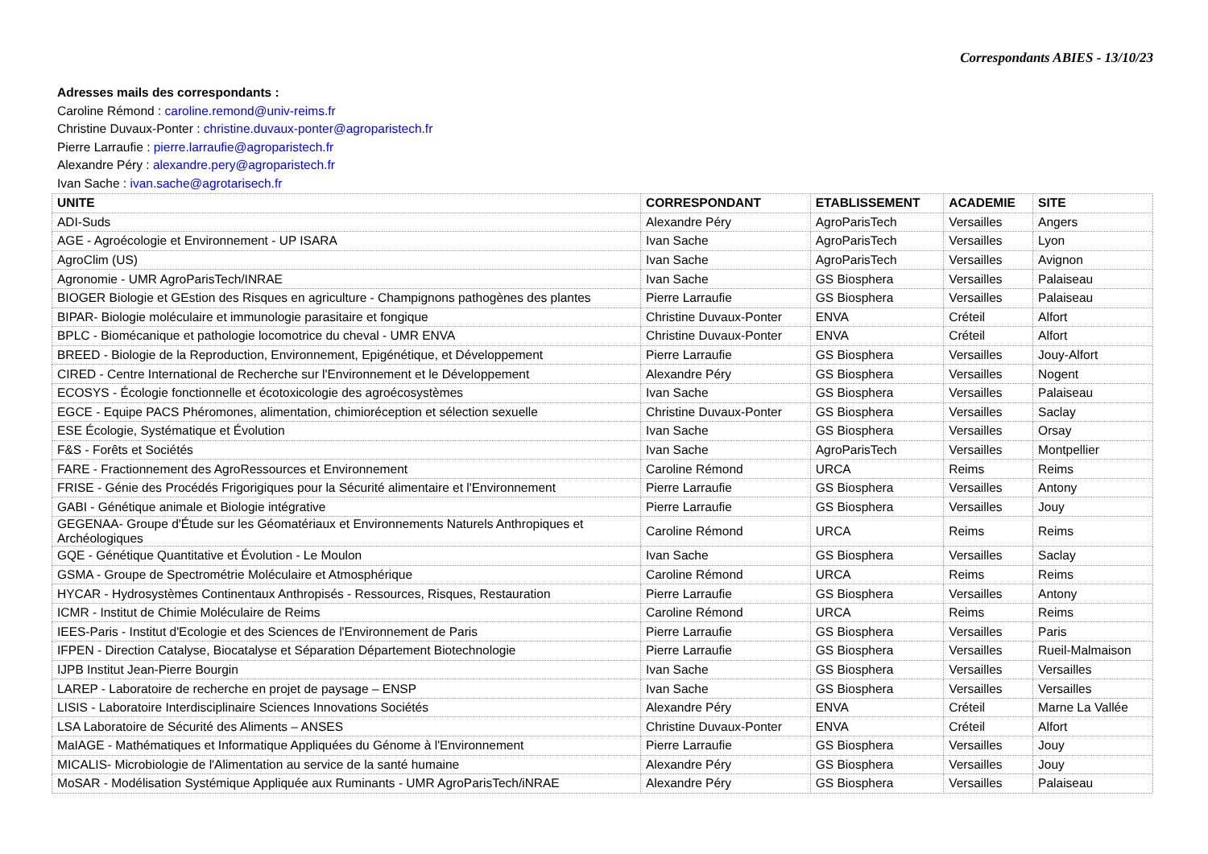Correspondants ABIES - 13/10/23
Adresses mails des correspondants :
Caroline Rémond : caroline.remond@univ-reims.fr
Christine Duvaux-Ponter : christine.duvaux-ponter@agroparistech.fr
Pierre Larraufie : pierre.larraufie@agroparistech.fr
Alexandre Péry : alexandre.pery@agroparistech.fr
Ivan Sache : ivan.sache@agrotarisech.fr
| UNITE | CORRESPONDANT | ETABLISSEMENT | ACADEMIE | SITE |
| --- | --- | --- | --- | --- |
| ADI-Suds | Alexandre Péry | AgroParisTech | Versailles | Angers |
| AGE - Agroécologie et Environnement - UP ISARA | Ivan Sache | AgroParisTech | Versailles | Lyon |
| AgroClim (US) | Ivan Sache | AgroParisTech | Versailles | Avignon |
| Agronomie - UMR AgroParisTech/INRAE | Ivan Sache | GS Biosphera | Versailles | Palaiseau |
| BIOGER Biologie et GEstion des Risques en agriculture - Champignons pathogènes des plantes | Pierre Larraufie | GS Biosphera | Versailles | Palaiseau |
| BIPAR- Biologie moléculaire et immunologie parasitaire et fongique | Christine Duvaux-Ponter | ENVA | Créteil | Alfort |
| BPLC - Biomécanique et pathologie locomotrice du cheval - UMR ENVA | Christine Duvaux-Ponter | ENVA | Créteil | Alfort |
| BREED - Biologie de la Reproduction, Environnement, Epigénétique, et Développement | Pierre Larraufie | GS Biosphera | Versailles | Jouy-Alfort |
| CIRED - Centre International de Recherche sur l'Environnement et le Développement | Alexandre Péry | GS Biosphera | Versailles | Nogent |
| ECOSYS - Écologie fonctionnelle et écotoxicologie des agroécosystèmes | Ivan Sache | GS Biosphera | Versailles | Palaiseau |
| EGCE - Equipe PACS Phéromones, alimentation, chimioréception et sélection sexuelle | Christine Duvaux-Ponter | GS Biosphera | Versailles | Saclay |
| ESE Écologie, Systématique et Évolution | Ivan Sache | GS Biosphera | Versailles | Orsay |
| F&S - Forêts et Sociétés | Ivan Sache | AgroParisTech | Versailles | Montpellier |
| FARE - Fractionnement des AgroRessources et Environnement | Caroline Rémond | URCA | Reims | Reims |
| FRISE - Génie des Procédés Frigorigiques pour la Sécurité alimentaire et l'Environnement | Pierre Larraufie | GS Biosphera | Versailles | Antony |
| GABI - Génétique animale et Biologie intégrative | Pierre Larraufie | GS Biosphera | Versailles | Jouy |
| GEGENAA- Groupe d'Étude sur les Géomatériaux et Environnements Naturels Anthropiques et Archéologiques | Caroline Rémond | URCA | Reims | Reims |
| GQE - Génétique Quantitative et Évolution - Le Moulon | Ivan Sache | GS Biosphera | Versailles | Saclay |
| GSMA - Groupe de Spectrométrie Moléculaire et Atmosphérique | Caroline Rémond | URCA | Reims | Reims |
| HYCAR - Hydrosystèmes Continentaux Anthropisés - Ressources, Risques, Restauration | Pierre Larraufie | GS Biosphera | Versailles | Antony |
| ICMR - Institut de Chimie Moléculaire de Reims | Caroline Rémond | URCA | Reims | Reims |
| IEES-Paris - Institut d'Ecologie et des Sciences de l'Environnement de Paris | Pierre Larraufie | GS Biosphera | Versailles | Paris |
| IFPEN - Direction Catalyse, Biocatalyse et Séparation Département Biotechnologie | Pierre Larraufie | GS Biosphera | Versailles | Rueil-Malmaison |
| IJPB Institut Jean-Pierre Bourgin | Ivan Sache | GS Biosphera | Versailles | Versailles |
| LAREP - Laboratoire de recherche en projet de paysage – ENSP | Ivan Sache | GS Biosphera | Versailles | Versailles |
| LISIS - Laboratoire Interdisciplinaire Sciences Innovations Sociétés | Alexandre Péry | ENVA | Créteil | Marne La Vallée |
| LSA Laboratoire de Sécurité des Aliments – ANSES | Christine Duvaux-Ponter | ENVA | Créteil | Alfort |
| MaIAGE - Mathématiques et Informatique Appliquées du Génome à l'Environnement | Pierre Larraufie | GS Biosphera | Versailles | Jouy |
| MICALIS- Microbiologie de l'Alimentation au service de la santé humaine | Alexandre Péry | GS Biosphera | Versailles | Jouy |
| MoSAR - Modélisation Systémique Appliquée aux Ruminants - UMR AgroParisTech/iNRAE | Alexandre Péry | GS Biosphera | Versailles | Palaiseau |